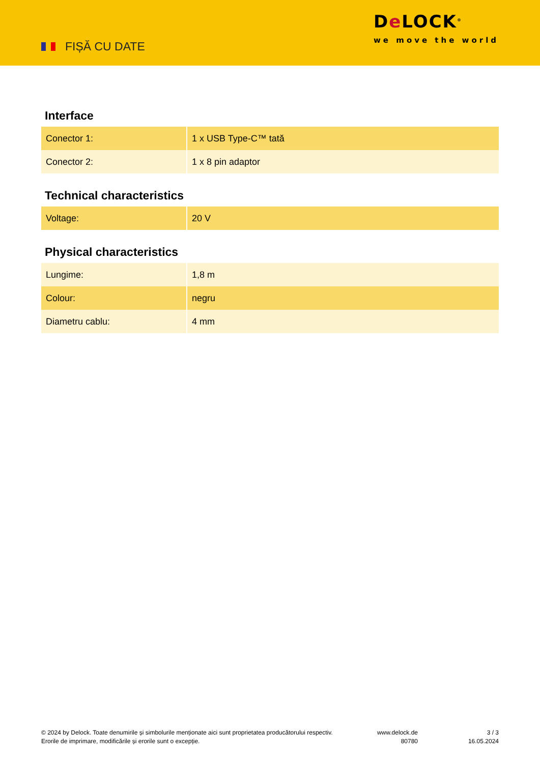FIȘĂ CU DATE
De LOCK<sup>®</sup>
we move the world
Interface
| Conector 1: | 1 x USB Type-C™ tată |
| Conector 2: | 1 x 8 pin adaptor |
Technical characteristics
| Voltage: | 20 V |
Physical characteristics
| Lungime: | 1,8 m |
| Colour: | negru |
| Diametru cablu: | 4 mm |
© 2024 by Delock. Toate denumirile și simbolurile menționate aici sunt proprietatea producătorului respectiv. Erorile de imprimare, modificările și erorile sunt o excepție.
www.delock.de
80780
3 / 3
16.05.2024